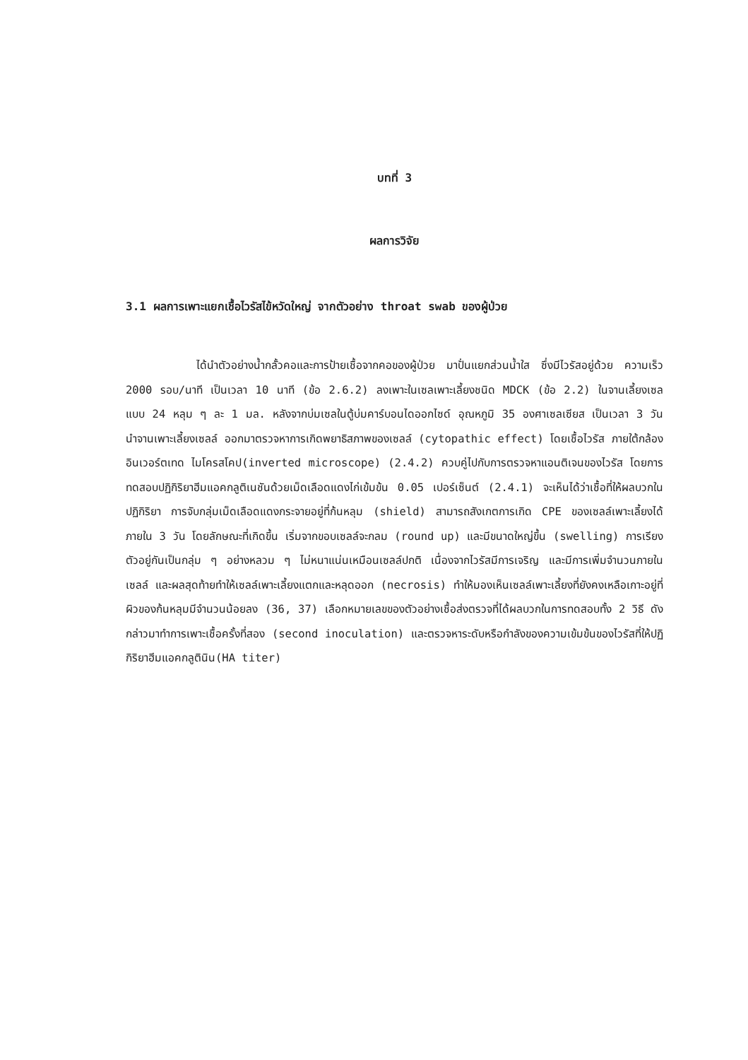บทที่ 3
ผลการวิจัย
3.1 ผลการเพาะแยกเชื้อไวรัสไข้หวัดใหญ่ จากตัวอย่าง throat swab ของผู้ป่วย
ได้นำตัวอย่างน้ำกลั้วคอและการป้ายเชื้อจากคอของผู้ป่วย มาปั่นแยกส่วนน้ำใส ซึ่งมีไวรัสอยู่ด้วย ความเร็ว 2000 รอบ/นาที เป็นเวลา 10 นาที (ข้อ 2.6.2) ลงเพาะในเซลเพาะเลี้ยงชนิด MDCK (ข้อ 2.2) ในจานเลี้ยงเซลแบบ 24 หลุม ๆ ละ 1 มล. หลังจากบ่มเซลในตู้บ่มคาร์บอนไดออกไซด์ อุณหภูมิ 35 องศาเซลเซียส เป็นเวลา 3 วัน นำจานเพาะเลี้ยงเซลล์ ออกมาตรวจหาการเกิดพยาธิสภาพของเซลล์ (cytopathic effect) โดยเชื้อไวรัส ภายใต้กล้องอินเวอร์ตเทด ไมโครสโคป(inverted microscope) (2.4.2) ควบคู่ไปกับการตรวจหาแอนติเจนของไวรัส โดยการทดสอบปฏิกิริยาฮีมแอคกลูติเนชันด้วยเม็ดเลือดแดงไก่เข้มข้น 0.05 เปอร์เซ็นต์ (2.4.1) จะเห็นได้ว่าเชื้อที่ให้ผลบวกในปฏิกิริยา การจับกลุ่มเม็ดเลือดแดงกระจายอยู่ที่ก้นหลุม (shield) สามารถสังเกตการเกิด CPE ของเซลล์เพาะเลี้ยงได้ภายใน 3 วัน โดยลักษณะที่เกิดขึ้น เริ่มจากขอบเซลล์จะกลม (round up) และมีขนาดใหญ่ขึ้น (swelling) การเรียงตัวอยู่กันเป็นกลุ่ม ๆ อย่างหลวม ๆ ไม่หนาแน่นเหมือนเซลล์ปกติ เนื่องจากไวรัสมีการเจริญ และมีการเพิ่มจำนวนภายในเซลล์ และผลสุดท้ายทำให้เซลล์เพาะเลี้ยงแตกและหลุดออก (necrosis) ทำให้มองเห็นเซลล์เพาะเลี้ยงที่ยังคงเหลือเกาะอยู่ที่ผิวของก้นหลุมมีจำนวนน้อยลง (36, 37) เลือกหมายเลขของตัวอย่างเชื้อส่งตรวจที่ได้ผลบวกในการทดสอบทั้ง 2 วิธี ดังกล่าวมาทำการเพาะเชื้อครั้งที่สอง (second inoculation) และตรวจหาระดับหรือกำลังของความเข้มข้นของไวรัสที่ให้ปฏิกิริยาฮีมแอคกลูตินิน(HA titer)